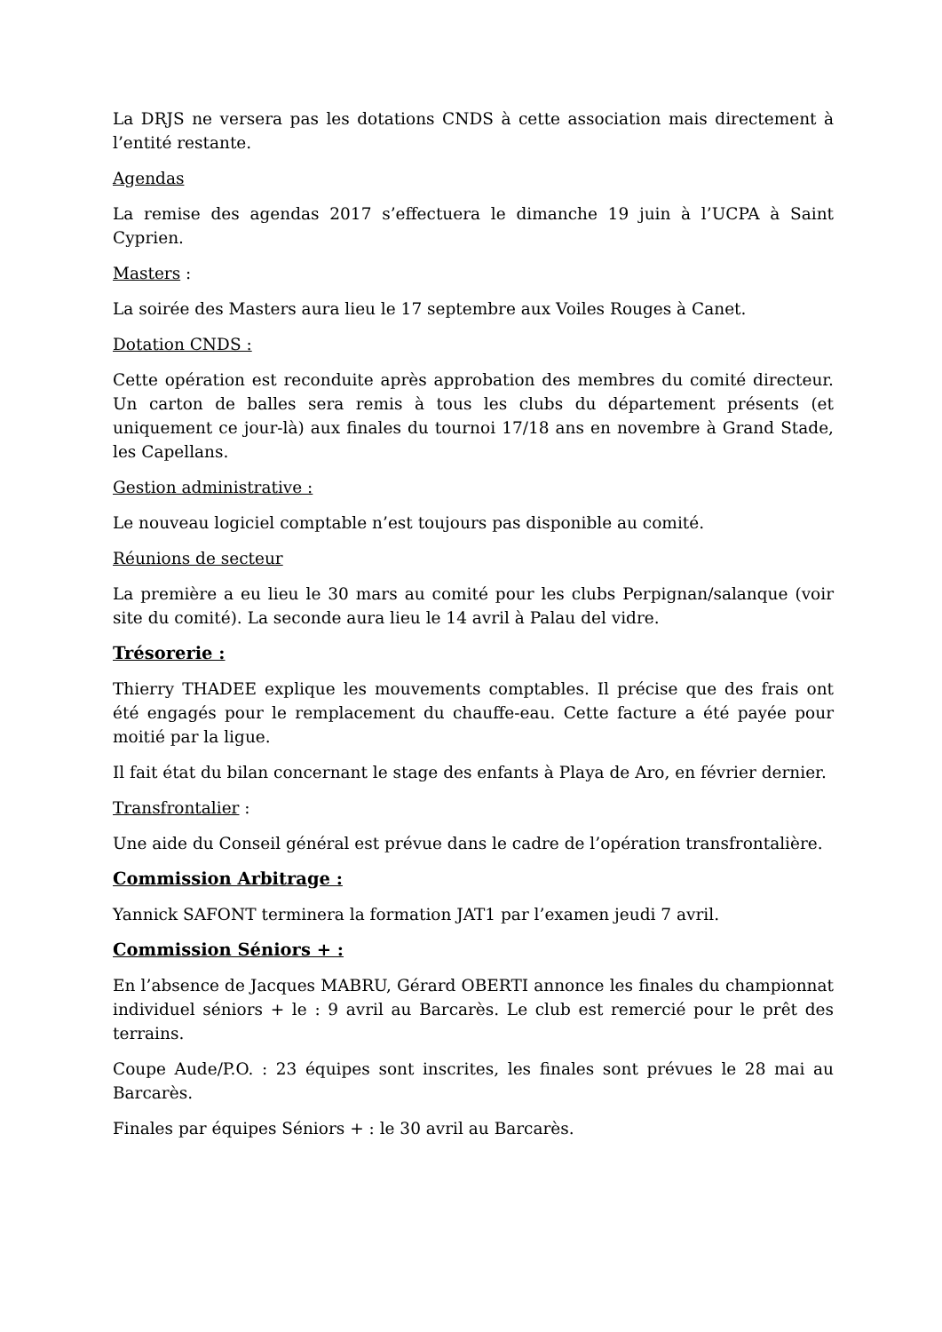La DRJS ne versera pas les dotations CNDS à cette association mais directement à l’entité restante.
Agendas
La remise des agendas 2017 s’effectuera le dimanche 19 juin à l’UCPA à Saint Cyprien.
Masters :
La soirée des Masters aura lieu le 17 septembre aux Voiles Rouges à Canet.
Dotation CNDS :
Cette opération est reconduite après approbation des membres du comité directeur. Un carton de balles sera remis à tous les clubs du département présents (et uniquement ce jour-là) aux finales du tournoi 17/18 ans en novembre à Grand Stade, les Capellans.
Gestion administrative :
Le nouveau logiciel comptable n’est toujours pas disponible au comité.
Réunions de secteur
La première a eu lieu le 30 mars au comité pour les clubs Perpignan/salanque (voir site du comité). La seconde aura lieu le 14 avril à Palau del vidre.
Trésorerie :
Thierry THADEE explique les mouvements comptables. Il précise que des frais ont été engagés pour le remplacement du chauffe-eau. Cette facture a été payée pour moitié par la ligue.
Il fait état du bilan concernant le stage des enfants à Playa de Aro, en février dernier.
Transfrontalier :
Une aide du Conseil général est prévue dans le cadre de l’opération transfrontalière.
Commission Arbitrage :
Yannick SAFONT terminera la formation JAT1 par l’examen jeudi 7 avril.
Commission Séniors + :
En l’absence de Jacques MABRU, Gérard OBERTI annonce les finales du championnat individuel séniors + le : 9 avril au Barcarès. Le club est remercié pour le prêt des terrains.
Coupe Aude/P.O. : 23 équipes sont inscrites, les finales sont prévues le 28 mai au Barcarès.
Finales par équipes Séniors + : le 30 avril au Barcarès.